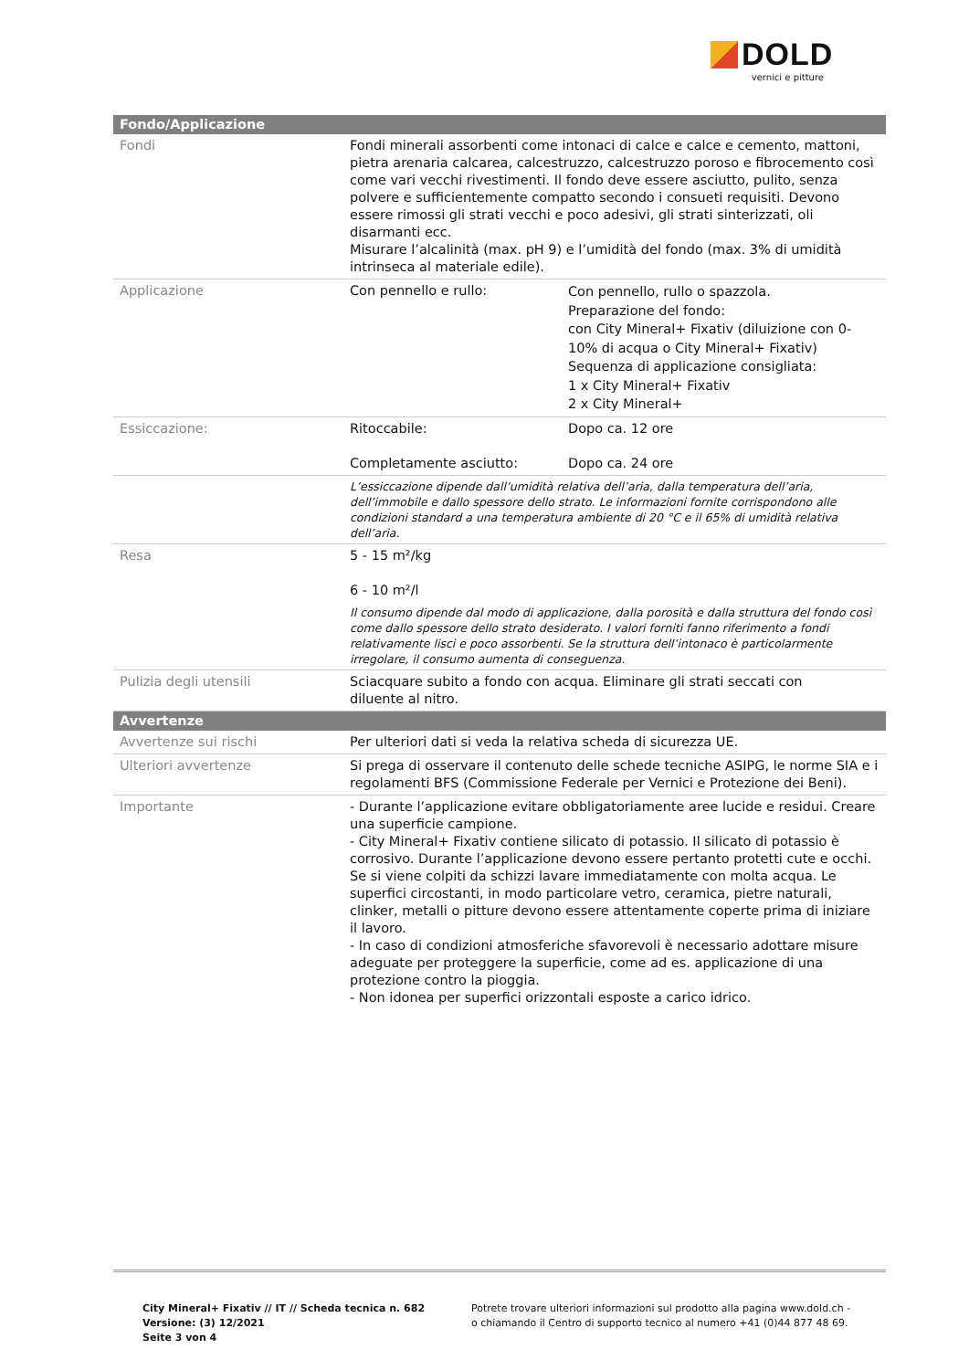DOLD
vernici e pitture
| Fondo/Applicazione | | |
| --- | --- | --- |
| Fondi | Fondi minerali assorbenti come intonaci di calce e calce e cemento, mattoni, pietra arenaria calcarea, calcestruzzo, calcestruzzo poroso e fibrocemento così come vari vecchi rivestimenti. Il fondo deve essere asciutto, pulito, senza polvere e sufficientemente compatto secondo i consueti requisiti. Devono essere rimossi gli strati vecchi e poco adesivi, gli strati sinterizzati, oli disarmanti ecc. Misurare l’alcalinità (max. pH 9) e l’umidità del fondo (max. 3% di umidità intrinseca al materiale edile). | |
| Applicazione | Con pennello e rullo: | Con pennello, rullo o spazzola. Preparazione del fondo: con City Mineral+ Fixativ (diluizione con 0-10% di acqua o City Mineral+ Fixativ) Sequenza di applicazione consigliata: 1 x City Mineral+ Fixativ 2 x City Mineral+ |
| Essiccazione: | Ritoccabile: Completamente asciutto: | Dopo ca. 12 ore Dopo ca. 24 ore |
| | L’essiccazione dipende dall’umidità relativa dell’aria, dalla temperatura dell’aria, dell’immobile e dallo spessore dello strato. Le informazioni fornite corrispondono alle condizioni standard a una temperatura ambiente di 20 °C e il 65% di umidità relativa dell’aria. | |
| Resa | 5 - 15 m²/kg 6 - 10 m²/l Il consumo dipende dal modo di applicazione, dalla porosità e dalla struttura del fondo così come dallo spessore dello strato desiderato. I valori forniti fanno riferimento a fondi relativamente lisci e poco assorbenti. Se la struttura dell’intonaco è particolarmente irregolare, il consumo aumenta di conseguenza. | |
| Pulizia degli utensili | Sciacquare subito a fondo con acqua. Eliminare gli strati seccati con diluente al nitro. | |
| Avvertenze | | |
| Avvertenze sui rischi | Per ulteriori dati si veda la relativa scheda di sicurezza UE. | |
| Ulteriori avvertenze | Si prega di osservare il contenuto delle schede tecniche ASIPG, le norme SIA e i regolamenti BFS (Commissione Federale per Vernici e Protezione dei Beni). | |
| Importante | - Durante l’applicazione evitare obbligatoriamente aree lucide e residui. Creare una superficie campione. - City Mineral+ Fixativ contiene silicato di potassio. Il silicato di potassio è corrosivo. Durante l’applicazione devono essere pertanto protetti cute e occhi. Se si viene colpiti da schizzi lavare immediatamente con molta acqua. Le superfici circostanti, in modo particolare vetro, ceramica, pietre naturali, clinker, metalli o pitture devono essere attentamente coperte prima di iniziare il lavoro. - In caso di condizioni atmosferiche sfavorevoli è necessario adottare misure adeguate per proteggere la superficie, come ad es. applicazione di una protezione contro la pioggia. - Non idonea per superfici orizzontali esposte a carico idrico. | |
City Mineral+ Fixativ // IT // Scheda tecnica n. 682
Versione: (3) 12/2021
Seite 3 von 4
Potrete trovare ulteriori informazioni sul prodotto alla pagina www.dold.ch -
o chiamando il Centro di supporto tecnico al numero +41 (0)44 877 48 69.